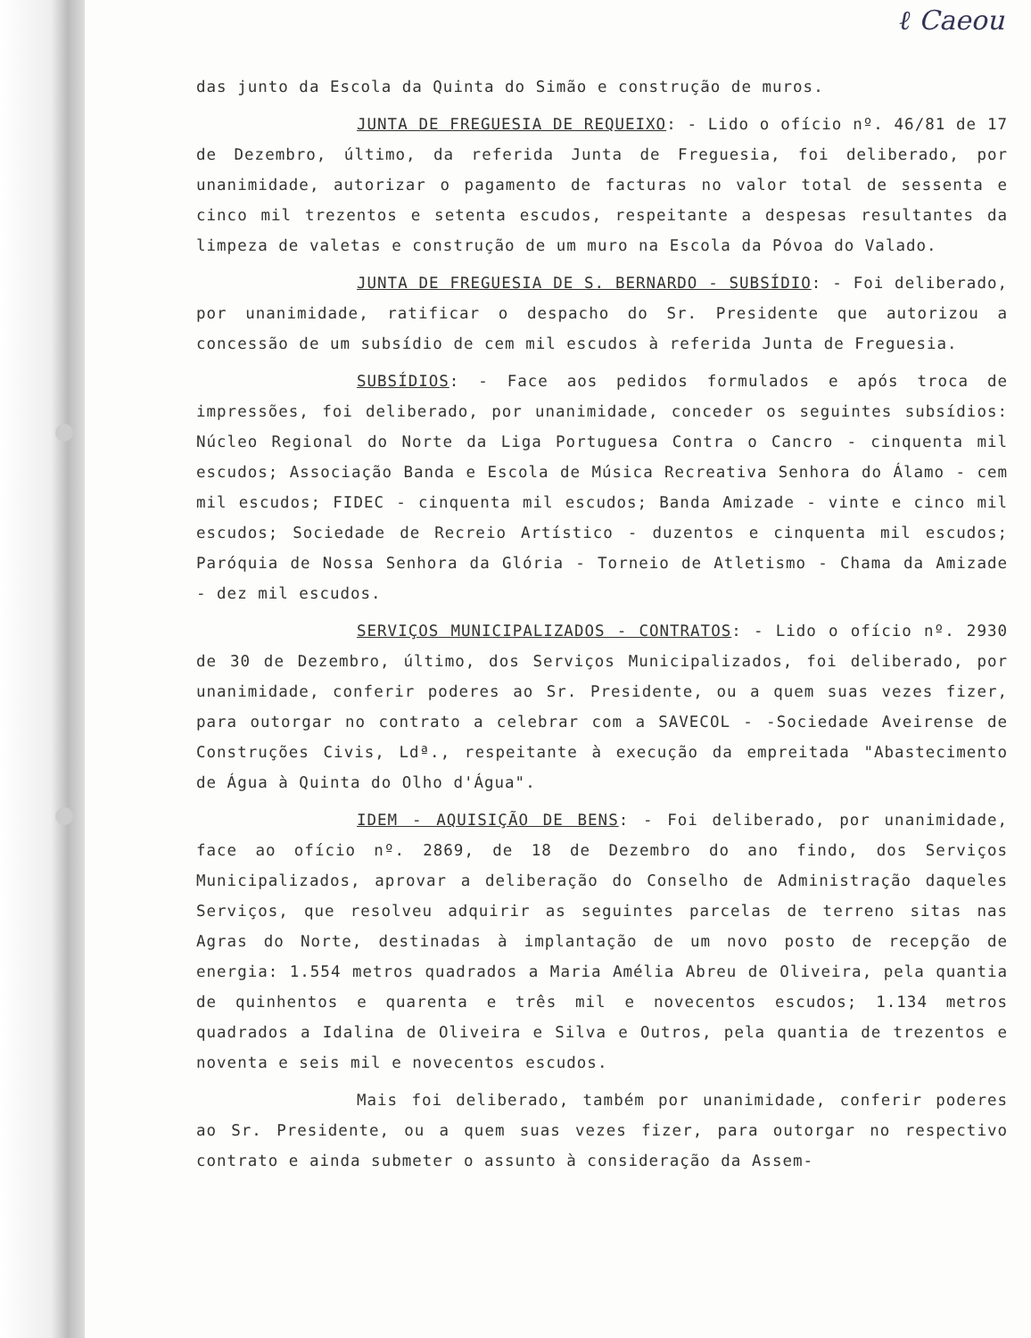ℓ Caeou
das junto da Escola da Quinta do Simão e construção de muros.
JUNTA DE FREGUESIA DE REQUEIXO: - Lido o ofício nº. 46/81 de 17 de Dezembro, último, da referida Junta de Freguesia, foi deliberado, por unanimidade, autorizar o pagamento de facturas no valor total de sessenta e cinco mil trezentos e setenta escudos, respeitante a despesas resultantes da limpeza de valetas e construção de um muro na Escola da Póvoa do Valado.
JUNTA DE FREGUESIA DE S. BERNARDO - SUBSÍDIO: - Foi deliberado, por unanimidade, ratificar o despacho do Sr. Presidente que autorizou a concessão de um subsídio de cem mil escudos à referida Junta de Freguesia.
SUBSÍDIOS: - Face aos pedidos formulados e após troca de impressões, foi deliberado, por unanimidade, conceder os seguintes subsídios: Núcleo Regional do Norte da Liga Portuguesa Contra o Cancro - cinquenta mil escudos; Associação Banda e Escola de Música Recreativa Senhora do Álamo - cem mil escudos; FIDEC - cinquenta mil escudos; Banda Amizade - vinte e cinco mil escudos; Sociedade de Recreio Artístico - duzentos e cinquenta mil escudos; Paróquia de Nossa Senhora da Glória - Torneio de Atletismo - Chama da Amizade - dez mil escudos.
SERVIÇOS MUNICIPALIZADOS - CONTRATOS: - Lido o ofício nº. 2930 de 30 de Dezembro, último, dos Serviços Municipalizados, foi deliberado, por unanimidade, conferir poderes ao Sr. Presidente, ou a quem suas vezes fizer, para outorgar no contrato a celebrar com a SAVECOL - -Sociedade Aveirense de Construções Civis, Ldª., respeitante à execução da empreitada "Abastecimento de Água à Quinta do Olho d'Água".
IDEM - AQUISIÇÃO DE BENS: - Foi deliberado, por unanimidade, face ao ofício nº. 2869, de 18 de Dezembro do ano findo, dos Serviços Municipalizados, aprovar a deliberação do Conselho de Administração daqueles Serviços, que resolveu adquirir as seguintes parcelas de terreno sitas nas Agras do Norte, destinadas à implantação de um novo posto de recepção de energia: 1.554 metros quadrados a Maria Amélia Abreu de Oliveira, pela quantia de quinhentos e quarenta e três mil e novecentos escudos; 1.134 metros quadrados a Idalina de Oliveira e Silva e Outros, pela quantia de trezentos e noventa e seis mil e novecentos escudos.
Mais foi deliberado, também por unanimidade, conferir poderes ao Sr. Presidente, ou a quem suas vezes fizer, para outorgar no respectivo contrato e ainda submeter o assunto à consideração da Assem-